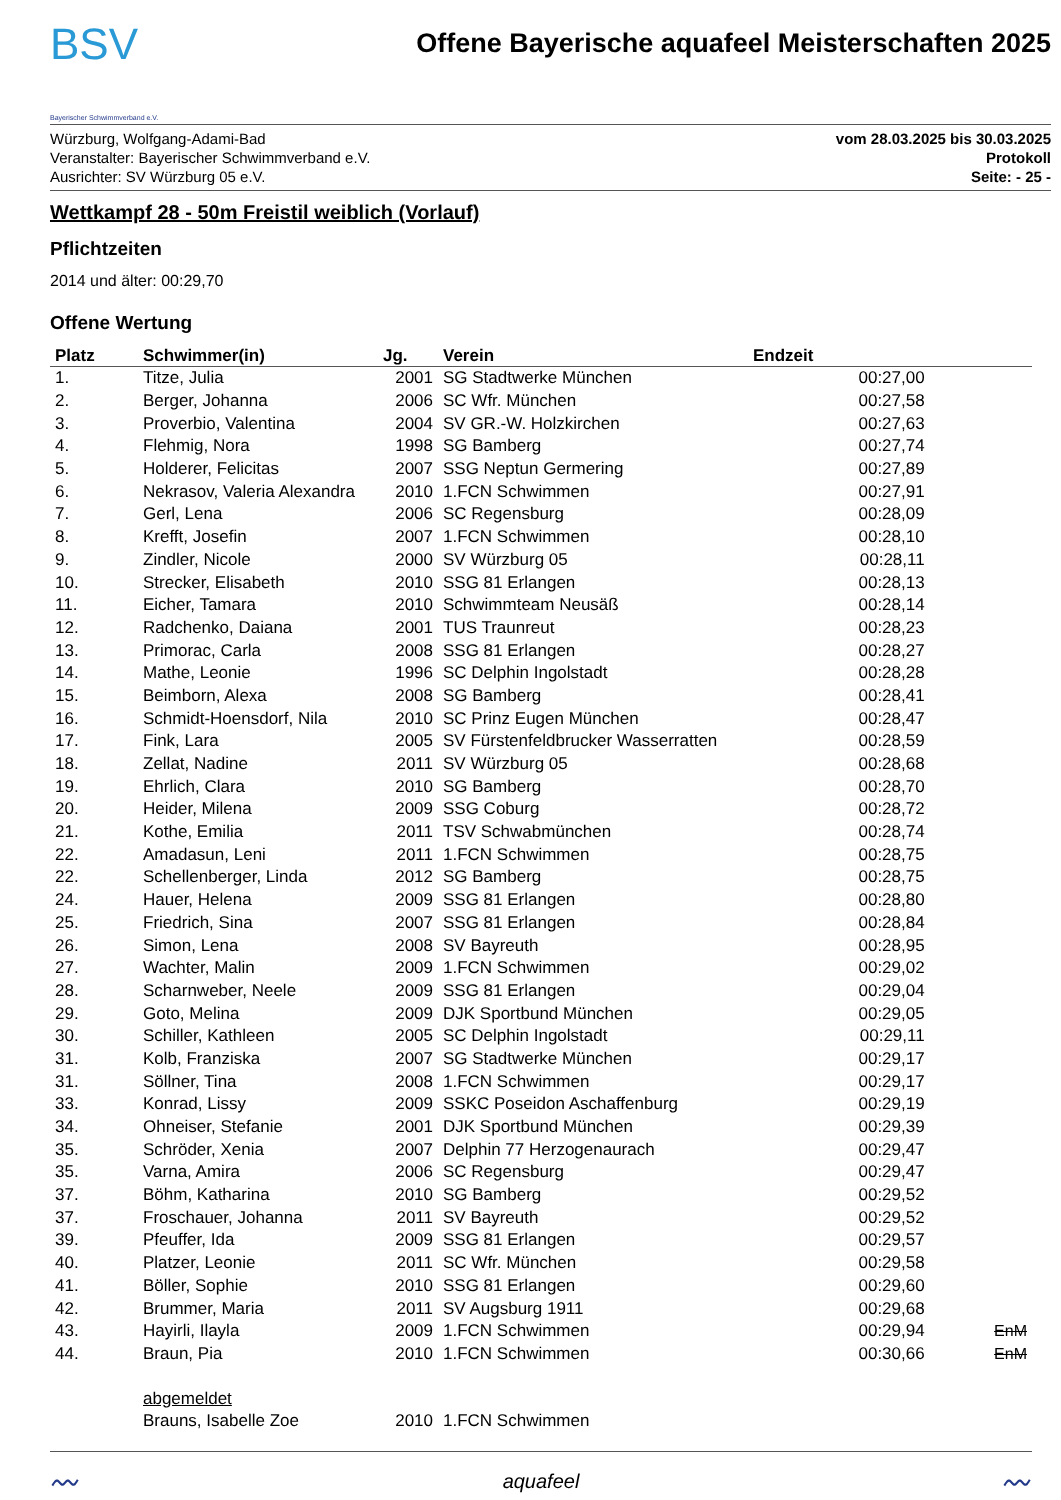BSV
Bayerischer Schwimmverband e.V.
Offene Bayerische aquafeel Meisterschaften 2025
Würzburg, Wolfgang-Adami-Bad
Veranstalter: Bayerischer Schwimmverband e.V.
Ausrichter: SV Würzburg 05 e.V.
vom 28.03.2025 bis 30.03.2025
Protokoll
Seite: - 25 -
Wettkampf 28 - 50m Freistil weiblich (Vorlauf)
Pflichtzeiten
2014 und älter: 00:29,70
Offene Wertung
| Platz | Schwimmer(in) | Jg. | Verein | Endzeit | |
| --- | --- | --- | --- | --- | --- |
| 1. | Titze, Julia | 2001 | SG Stadtwerke München | 00:27,00 | |
| 2. | Berger, Johanna | 2006 | SC Wfr. München | 00:27,58 | |
| 3. | Proverbio, Valentina | 2004 | SV GR.-W. Holzkirchen | 00:27,63 | |
| 4. | Flehmig, Nora | 1998 | SG Bamberg | 00:27,74 | |
| 5. | Holderer, Felicitas | 2007 | SSG Neptun Germering | 00:27,89 | |
| 6. | Nekrasov, Valeria Alexandra | 2010 | 1.FCN Schwimmen | 00:27,91 | |
| 7. | Gerl, Lena | 2006 | SC Regensburg | 00:28,09 | |
| 8. | Krefft, Josefin | 2007 | 1.FCN Schwimmen | 00:28,10 | |
| 9. | Zindler, Nicole | 2000 | SV Würzburg 05 | 00:28,11 | |
| 10. | Strecker, Elisabeth | 2010 | SSG 81 Erlangen | 00:28,13 | |
| 11. | Eicher, Tamara | 2010 | Schwimmteam Neusäß | 00:28,14 | |
| 12. | Radchenko, Daiana | 2001 | TUS Traunreut | 00:28,23 | |
| 13. | Primorac, Carla | 2008 | SSG 81 Erlangen | 00:28,27 | |
| 14. | Mathe, Leonie | 1996 | SC Delphin Ingolstadt | 00:28,28 | |
| 15. | Beimborn, Alexa | 2008 | SG Bamberg | 00:28,41 | |
| 16. | Schmidt-Hoensdorf, Nila | 2010 | SC Prinz Eugen München | 00:28,47 | |
| 17. | Fink, Lara | 2005 | SV Fürstenfeldbrucker Wasserratten | 00:28,59 | |
| 18. | Zellat, Nadine | 2011 | SV Würzburg 05 | 00:28,68 | |
| 19. | Ehrlich, Clara | 2010 | SG Bamberg | 00:28,70 | |
| 20. | Heider, Milena | 2009 | SSG Coburg | 00:28,72 | |
| 21. | Kothe, Emilia | 2011 | TSV Schwabmünchen | 00:28,74 | |
| 22. | Amadasun, Leni | 2011 | 1.FCN Schwimmen | 00:28,75 | |
| 22. | Schellenberger, Linda | 2012 | SG Bamberg | 00:28,75 | |
| 24. | Hauer, Helena | 2009 | SSG 81 Erlangen | 00:28,80 | |
| 25. | Friedrich, Sina | 2007 | SSG 81 Erlangen | 00:28,84 | |
| 26. | Simon, Lena | 2008 | SV Bayreuth | 00:28,95 | |
| 27. | Wachter, Malin | 2009 | 1.FCN Schwimmen | 00:29,02 | |
| 28. | Scharnweber, Neele | 2009 | SSG 81 Erlangen | 00:29,04 | |
| 29. | Goto, Melina | 2009 | DJK Sportbund München | 00:29,05 | |
| 30. | Schiller, Kathleen | 2005 | SC Delphin Ingolstadt | 00:29,11 | |
| 31. | Kolb, Franziska | 2007 | SG Stadtwerke München | 00:29,17 | |
| 31. | Söllner, Tina | 2008 | 1.FCN Schwimmen | 00:29,17 | |
| 33. | Konrad, Lissy | 2009 | SSKC Poseidon Aschaffenburg | 00:29,19 | |
| 34. | Ohneiser, Stefanie | 2001 | DJK Sportbund München | 00:29,39 | |
| 35. | Schröder, Xenia | 2007 | Delphin 77 Herzogenaurach | 00:29,47 | |
| 35. | Varna, Amira | 2006 | SC Regensburg | 00:29,47 | |
| 37. | Böhm, Katharina | 2010 | SG Bamberg | 00:29,52 | |
| 37. | Froschauer, Johanna | 2011 | SV Bayreuth | 00:29,52 | |
| 39. | Pfeuffer, Ida | 2009 | SSG 81 Erlangen | 00:29,57 | |
| 40. | Platzer, Leonie | 2011 | SC Wfr. München | 00:29,58 | |
| 41. | Böller, Sophie | 2010 | SSG 81 Erlangen | 00:29,60 | |
| 42. | Brummer, Maria | 2011 | SV Augsburg 1911 | 00:29,68 | |
| 43. | Hayirli, Ilayla | 2009 | 1.FCN Schwimmen | 00:29,94 | EnM |
| 44. | Braun, Pia | 2010 | 1.FCN Schwimmen | 00:30,66 | EnM |
| | abgemeldet | | | | |
| | Brauns, Isabelle Zoe | 2010 | 1.FCN Schwimmen | | |
〰 aquafeel 〰